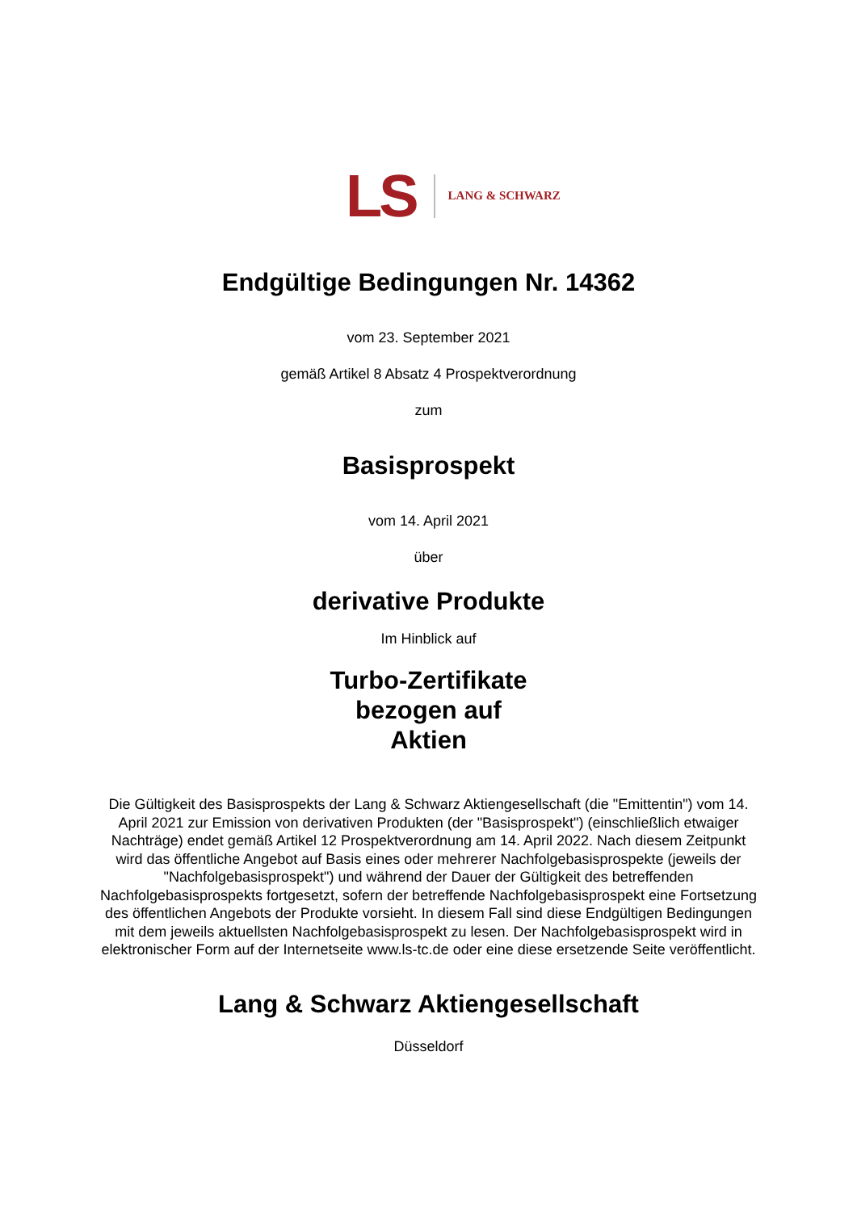LS LANG & SCHWARZ
Endgültige Bedingungen Nr. 14362
vom 23. September 2021
gemäß Artikel 8 Absatz 4 Prospektverordnung
zum
Basisprospekt
vom 14. April 2021
über
derivative Produkte
Im Hinblick auf
Turbo-Zertifikate
bezogen auf
Aktien
Die Gültigkeit des Basisprospekts der Lang & Schwarz Aktiengesellschaft (die "Emittentin") vom 14. April 2021 zur Emission von derivativen Produkten (der "Basisprospekt") (einschließlich etwaiger Nachträge) endet gemäß Artikel 12 Prospektverordnung am 14. April 2022. Nach diesem Zeitpunkt wird das öffentliche Angebot auf Basis eines oder mehrerer Nachfolgebasisprospekte (jeweils der "Nachfolgebasisprospekt") und während der Dauer der Gültigkeit des betreffenden Nachfolgebasisprospekts fortgesetzt, sofern der betreffende Nachfolgebasisprospekt eine Fortsetzung des öffentlichen Angebots der Produkte vorsieht. In diesem Fall sind diese Endgültigen Bedingungen mit dem jeweils aktuellsten Nachfolgebasisprospekt zu lesen. Der Nachfolgebasisprospekt wird in elektronischer Form auf der Internetseite www.ls-tc.de oder eine diese ersetzende Seite veröffentlicht.
Lang & Schwarz Aktiengesellschaft
Düsseldorf